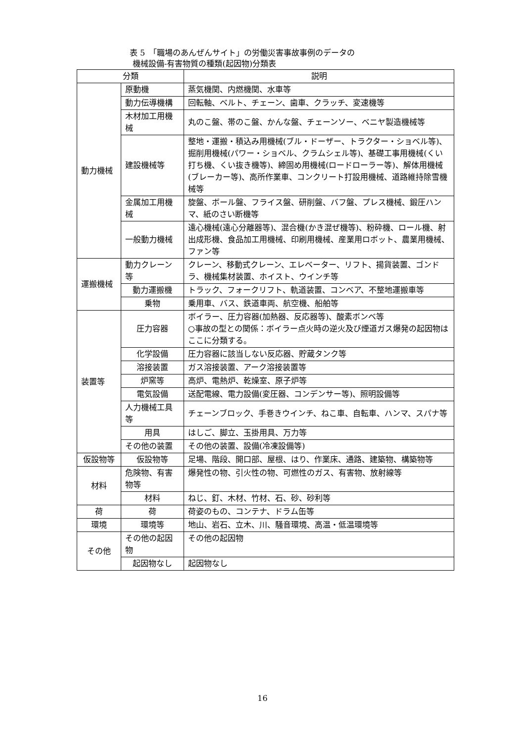表 5　「職場のあんぜんサイト」の労働災害事故事例のデータの
機械設備-有害物質の種類(起因物)分類表
| 分類 | | 説明 |
| --- | --- | --- |
| 動力機械 | 原動機 | 蒸気機関、内燃機関、水車等 |
| | 動力伝導機構 | 回転軸、ベルト、チェーン、歯車、クラッチ、変速機等 |
| | 木材加工用機械 | 丸のこ盤、帯のこ盤、かんな盤、チェーンソー、ベニヤ製造機械等 |
| | 建設機械等 | 整地・運搬・積込み用機械(ブル・ドーザー、トラクター・ショベル等)、掘削用機械(パワー・ショベル、クラムシェル等)、基礎工事用機械(くい打ち機、くい抜き機等)、締固め用機械(ロードローラー等)、解体用機械(ブレーカー等)、高所作業車、コンクリート打設用機械、道路維持除雪機械等 |
| | 金属加工用機械 | 旋盤、ボール盤、フライス盤、研削盤、バフ盤、プレス機械、鍛圧ハンマ、紙のさい断機等 |
| | 一般動力機械 | 遠心機械(遠心分離器等)、混合機(かき混ぜ機等)、粉砕機、ロール機、射出成形機、食品加工用機械、印刷用機械、産業用ロボット、農業用機械、ファン等 |
| 運搬機械 | 動力クレーン等 | クレーン、移動式クレーン、エレベーター、リフト、揚貨装置、ゴンドラ、機械集材装置、ホイスト、ウインチ等 |
| | 動力運搬機 | トラック、フォークリフト、軌道装置、コンベア、不整地運搬車等 |
| | 乗物 | 乗用車、バス、鉄道車両、航空機、船舶等 |
| 装置等 | 圧力容器 | ボイラー、圧力容器(加熱器、反応器等)、酸素ボンベ等 ○事故の型との関係：ボイラー点火時の逆火及び煙道ガス爆発の起因物はここに分類する。 |
| | 化学設備 | 圧力容器に該当しない反応器、貯蔵タンク等 |
| | 溶接装置 | ガス溶接装置、アーク溶接装置等 |
| | 炉窯等 | 高炉、電熱炉、乾燥室、原子炉等 |
| | 電気設備 | 送配電線、電力設備(変圧器、コンデンサー等)、照明設備等 |
| | 人力機械工具等 | チェーンブロック、手巻きウインチ、ねこ車、自転車、ハンマ、スパナ等 |
| | 用具 | はしご、脚立、玉掛用具、万力等 |
| | その他の装置 | その他の装置、設備(冷凍設備等) |
| 仮設物等 | 仮設物等 | 足場、階段、開口部、屋根、はり、作業床、通路、建築物、構築物等 |
| 材料 | 危険物、有害物等 | 爆発性の物、引火性の物、可燃性のガス、有害物、放射線等 |
| | 材料 | ねじ、釘、木材、竹材、石、砂、砂利等 |
| 荷 | 荷 | 荷姿のもの、コンテナ、ドラム缶等 |
| 環境 | 環境等 | 地山、岩石、立木、川、騒音環境、高温・低温環境等 |
| その他 | その他の起因物 | その他の起因物 |
| | 起因物なし | 起因物なし |
16